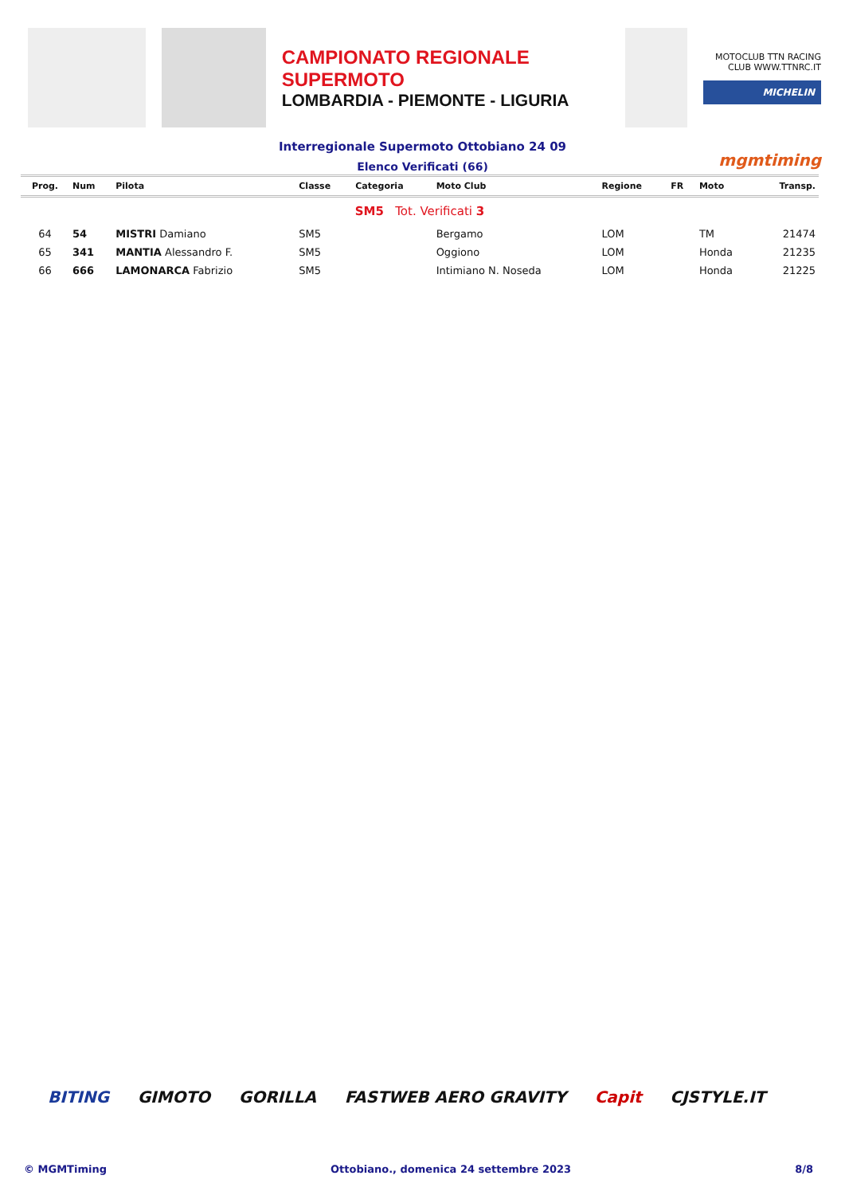CAMPIONATO REGIONALE SUPERMOTO
LOMBARDIA - PIEMONTE - LIGURIA
MOTOCLUB TTN RACING CLUB WWW.TTNRC.IT
MICHELIN
Interregionale Supermoto Ottobiano 24 09
Elenco Verificati (66) mgmtiming
| Prog. | Num | Pilota | Classe | Categoria | Moto Club | Regione | FR | Moto | Transp. |
| --- | --- | --- | --- | --- | --- | --- | --- | --- | --- |
| SM5 Tot. Verificati 3 | | | | | | | | | |
| 64 | 54 | MISTRI Damiano | SM5 | | Bergamo | LOM | | TM | 21474 |
| 65 | 341 | MANTIA Alessandro F. | SM5 | | Oggiono | LOM | | Honda | 21235 |
| 66 | 666 | LAMONARCA Fabrizio | SM5 | | Intimiano N. Noseda | LOM | | Honda | 21225 |
BITING GIMOTO GORILLA FASTWEB AERO GRAVITY Capit CJSTYLE.IT
© MGMTiming Ottobiano., domenica 24 settembre 2023 8/8